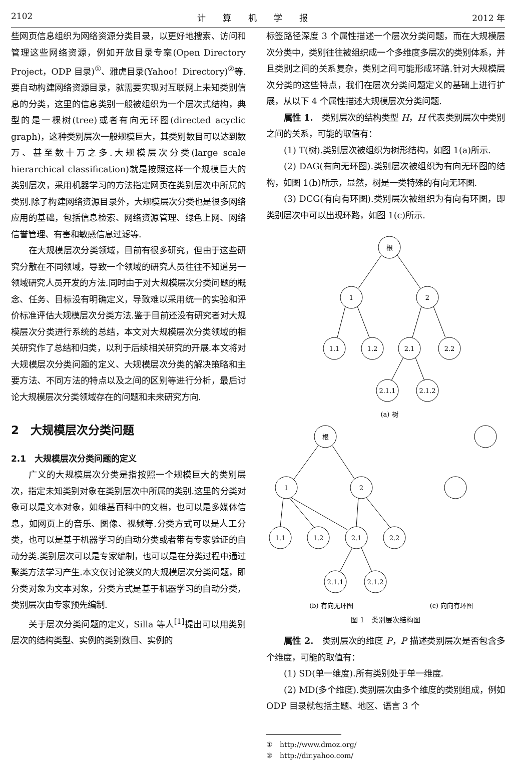2102 计　　算　　机　　学　　报 2012 年
些网页信息组织为网络资源分类目录，以更好地搜索、访问和管理这些网络资源，例如开放目录专案(Open Directory Project，ODP 目录)<sup>①</sup>、雅虎目录(Yahoo！Directory)<sup>②</sup>等.要自动构建网络资源目录，就需要实现对互联网上未知类别信息的分类，这里的信息类别一般被组织为一个层次式结构，典型的是一棵树(tree)或者有向无环图(directed acyclic graph)，这种类别层次一般规模巨大，其类别数目可以达到数万、甚至数十万之多.大规模层次分类(large scale hierarchical classification)就是按照这样一个规模巨大的类别层次，采用机器学习的方法指定网页在类别层次中所属的类别.除了构建网络资源目录外，大规模层次分类也是很多网络应用的基础，包括信息检索、网络资源管理、绿色上网、网络信誉管理、有害和敏感信息过滤等.
在大规模层次分类领域，目前有很多研究，但由于这些研究分散在不同领域，导致一个领域的研究人员往往不知道另一领域研究人员开发的方法.同时由于对大规模层次分类问题的概念、任务、目标没有明确定义，导致难以采用统一的实验和评价标准评估大规模层次分类方法.鉴于目前还没有研究者对大规模层次分类进行系统的总结，本文对大规模层次分类领域的相关研究作了总结和归类，以利于后续相关研究的开展.本文将对大规模层次分类问题的定义、大规模层次分类的解决策略和主要方法、不同方法的特点以及之间的区别等进行分析，最后讨论大规模层次分类领域存在的问题和未来研究方向.
2　大规模层次分类问题
2.1　大规模层次分类问题的定义
广义的大规模层次分类是指按照一个规模巨大的类别层次，指定未知类别对象在类别层次中所属的类别.这里的分类对象可以是文本对象，如维基百科中的文档，也可以是多媒体信息，如网页上的音乐、图像、视频等.分类方式可以是人工分类，也可以是基于机器学习的自动分类或者带有专家验证的自动分类.类别层次可以是专家编制，也可以是在分类过程中通过聚类方法学习产生.本文仅讨论狭义的大规模层次分类问题，即分类对象为文本对象，分类方式是基于机器学习的自动分类，类别层次由专家预先编制.
关于层次分类问题的定义，Silla 等人<sup>[1]</sup>提出可以用类别层次的结构类型、实例的类别数目、实例的
标签路径深度 3 个属性描述一个层次分类问题，而在大规模层次分类中，类别往往被组织成一个多维度多层次的类别体系，并且类别之间的关系复杂，类别之间可能形成环路.针对大规模层次分类的这些特点，我们在层次分类问题定义的基础上进行扩展，从以下 4 个属性描述大规模层次分类问题.
属性 1.　类别层次的结构类型 H，H 代表类别层次中类别之间的关系，可能的取值有：
(1) T(树).类别层次被组织为树形结构，如图 1(a)所示.
(2) DAG(有向无环图).类别层次被组织为有向无环图的结构，如图 1(b)所示，显然，树是一类特殊的有向无环图.
(3) DCG(有向有环图).类别层次被组织为有向有环图，即类别层次中可以出现环路，如图 1(c)所示.
根
1
2
1.1
1.2
2.1
2.2
2.1.1
2.1.2
(a) 树
根
1
2
1.1
1.2
2.1
2.2
2.1.1
2.1.2
(b) 有向无环图
(c) 向向有环图
图 1　类别层次结构图
属性 2.　类别层次的维度 P，P 描述类别层次是否包含多个维度，可能的取值有：
(1) SD(单一维度).所有类别处于单一维度.
(2) MD(多个维度).类别层次由多个维度的类别组成，例如 ODP 目录就包括主题、地区、语言 3 个
①　http://www.dmoz.org/
②　http://dir.yahoo.com/